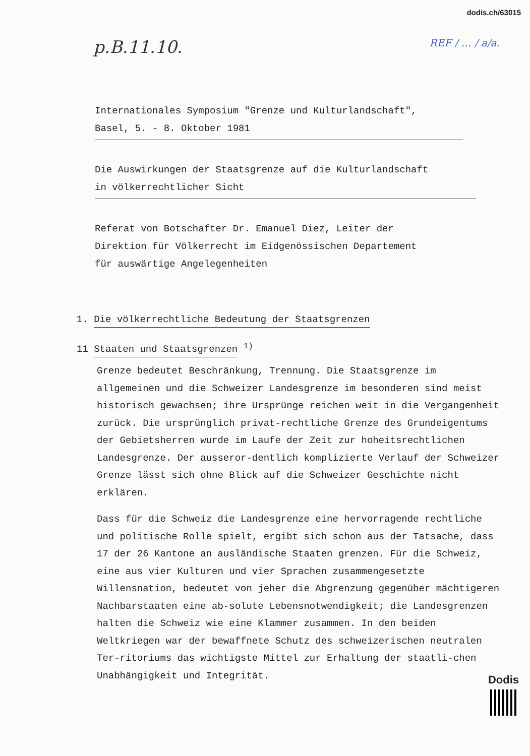dodis.ch/63015
p.B.11.10. REF / … / a/a.
Internationales Symposium "Grenze und Kulturlandschaft",
Basel, 5. - 8. Oktober 1981
Die Auswirkungen der Staatsgrenze auf die Kulturlandschaft
in völkerrechtlicher Sicht
Referat von Botschafter Dr. Emanuel Diez, Leiter der
Direktion für Völkerrecht im Eidgenössischen Departement
für auswärtige Angelegenheiten
1. Die völkerrechtliche Bedeutung der Staatsgrenzen
11 Staaten und Staatsgrenzen <sup>1)</sup>
Grenze bedeutet Beschränkung, Trennung. Die Staatsgrenze im allgemeinen und die Schweizer Landesgrenze im besonderen sind meist historisch gewachsen; ihre Ursprünge reichen weit in die Vergangenheit zurück. Die ursprünglich privat-rechtliche Grenze des Grundeigentums der Gebietsherren wurde im Laufe der Zeit zur hoheitsrechtlichen Landesgrenze. Der ausseror-dentlich komplizierte Verlauf der Schweizer Grenze lässt sich ohne Blick auf die Schweizer Geschichte nicht erklären.
Dass für die Schweiz die Landesgrenze eine hervorragende rechtliche und politische Rolle spielt, ergibt sich schon aus der Tatsache, dass 17 der 26 Kantone an ausländische Staaten grenzen. Für die Schweiz, eine aus vier Kulturen und vier Sprachen zusammengesetzte Willensnation, bedeutet von jeher die Abgrenzung gegenüber mächtigeren Nachbarstaaten eine ab-solute Lebensnotwendigkeit; die Landesgrenzen halten die Schweiz wie eine Klammer zusammen. In den beiden Weltkriegen war der bewaffnete Schutz des schweizerischen neutralen Ter-ritoriums das wichtigste Mittel zur Erhaltung der staatli-chen Unabhängigkeit und Integrität.
Dodis